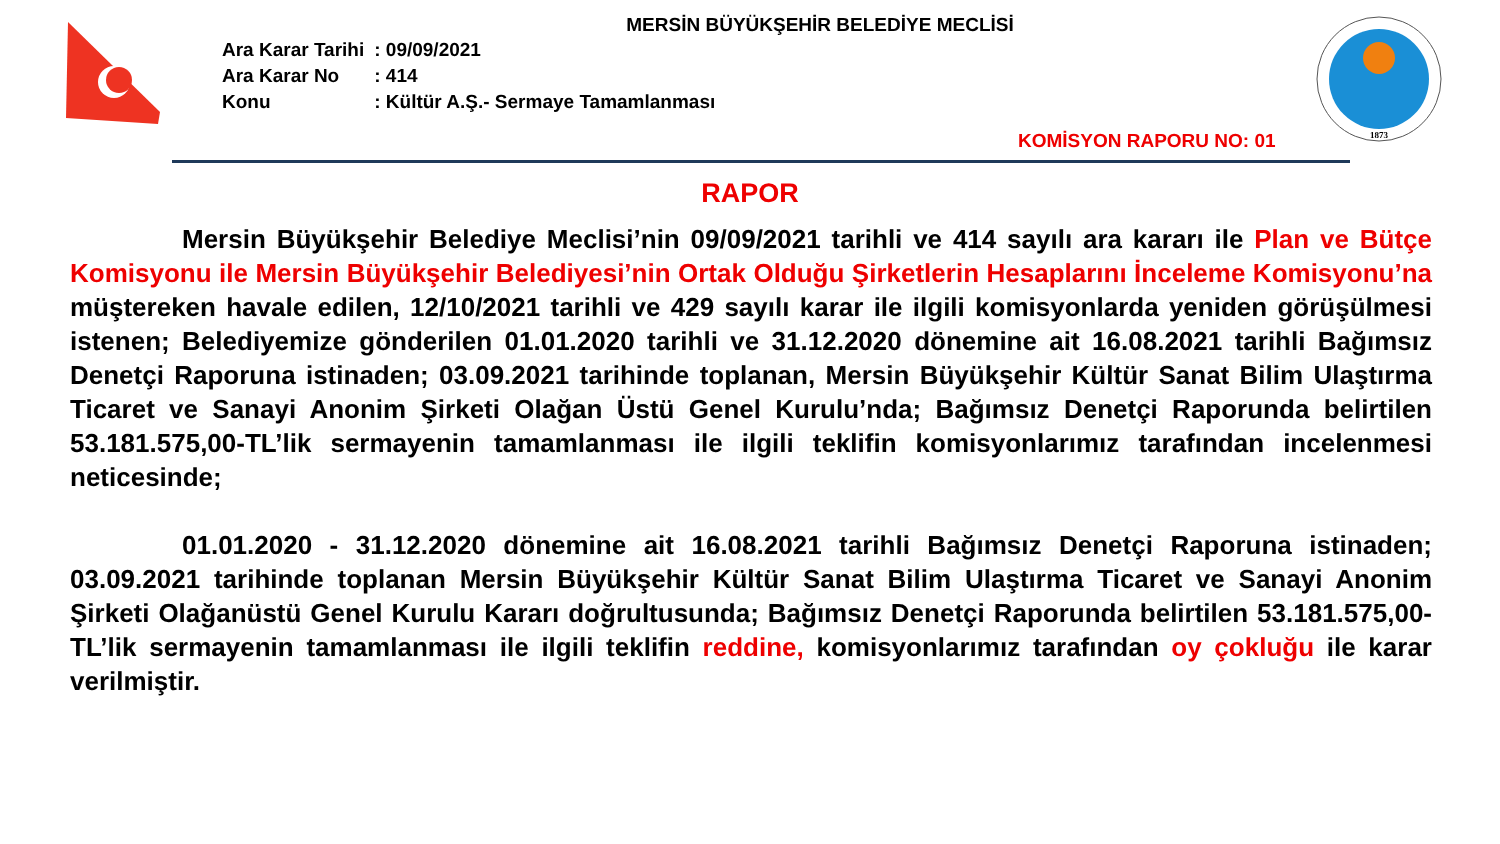1873
MERSİN BÜYÜKŞEHİR BELEDİYE MECLİSİ
| Ara Karar Tarihi | : 09/09/2021 |
| Ara Karar No | : 414 |
| Konu | : Kültür A.Ş.- Sermaye Tamamlanması |
KOMİSYON RAPORU NO: 01
RAPOR
Mersin Büyükşehir Belediye Meclisi’nin 09/09/2021 tarihli ve 414 sayılı ara kararı ile Plan ve Bütçe Komisyonu ile Mersin Büyükşehir Belediyesi’nin Ortak Olduğu Şirketlerin Hesaplarını İnceleme Komisyonu’na müştereken havale edilen, 12/10/2021 tarihli ve 429 sayılı karar ile ilgili komisyonlarda yeniden görüşülmesi istenen; Belediyemize gönderilen 01.01.2020 tarihli ve 31.12.2020 dönemine ait 16.08.2021 tarihli Bağımsız Denetçi Raporuna istinaden; 03.09.2021 tarihinde toplanan, Mersin Büyükşehir Kültür Sanat Bilim Ulaştırma Ticaret ve Sanayi Anonim Şirketi Olağan Üstü Genel Kurulu’nda; Bağımsız Denetçi Raporunda belirtilen 53.181.575,00-TL’lik sermayenin tamamlanması ile ilgili teklifin komisyonlarımız tarafından incelenmesi neticesinde;
01.01.2020 - 31.12.2020 dönemine ait 16.08.2021 tarihli Bağımsız Denetçi Raporuna istinaden; 03.09.2021 tarihinde toplanan Mersin Büyükşehir Kültür Sanat Bilim Ulaştırma Ticaret ve Sanayi Anonim Şirketi Olağanüstü Genel Kurulu Kararı doğrultusunda; Bağımsız Denetçi Raporunda belirtilen 53.181.575,00-TL’lik sermayenin tamamlanması ile ilgili teklifin reddine, komisyonlarımız tarafından oy çokluğu ile karar verilmiştir.